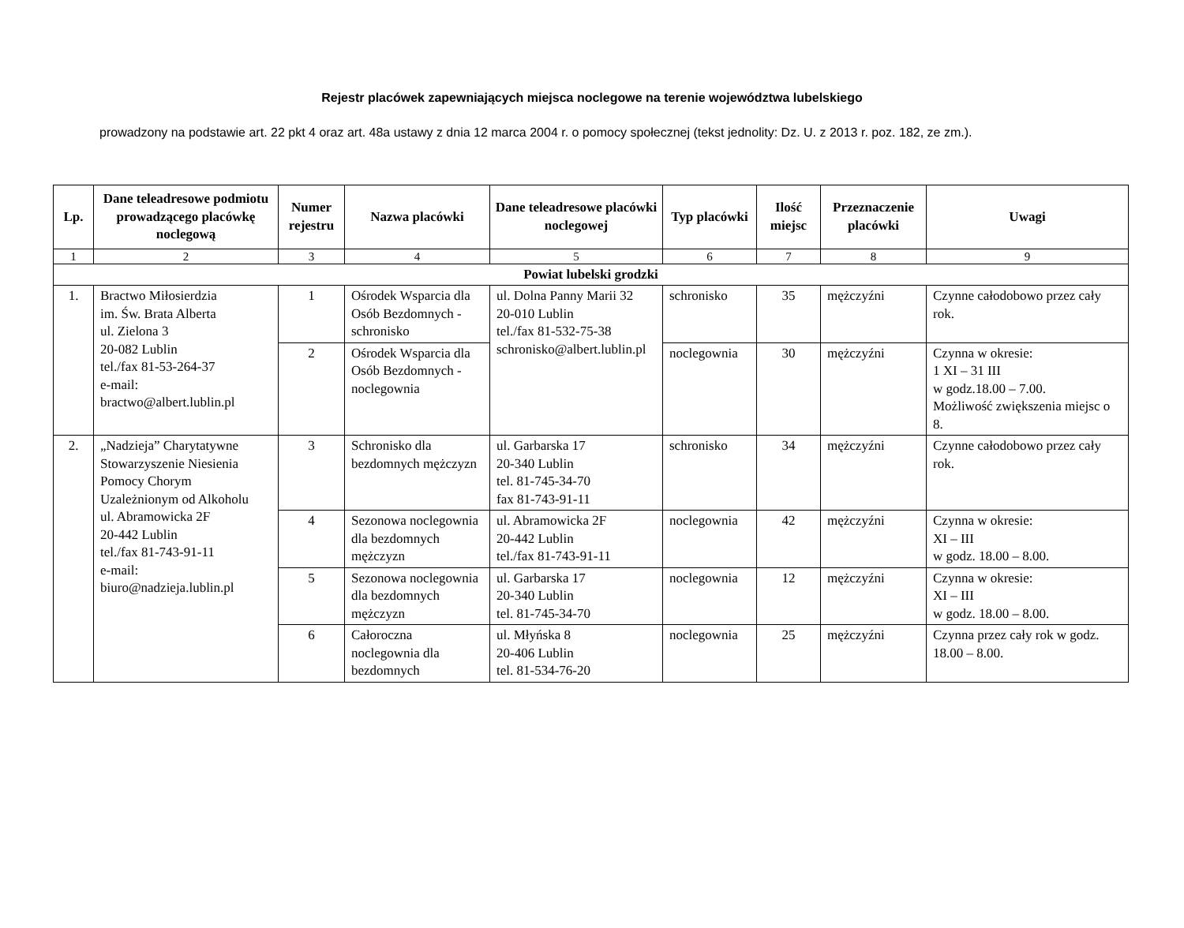Rejestr placówek zapewniających miejsca noclegowe na terenie województwa lubelskiego
prowadzony na podstawie art. 22 pkt 4 oraz art. 48a ustawy z dnia 12 marca 2004 r. o pomocy społecznej (tekst jednolity: Dz. U. z 2013 r. poz. 182, ze zm.).
| Lp. | Dane teleadresowe podmiotu prowadzącego placówkę noclegową | Numer rejestru | Nazwa placówki | Dane teleadresowe placówki noclegowej | Typ placówki | Ilość miejsc | Przeznaczenie placówki | Uwagi |
| --- | --- | --- | --- | --- | --- | --- | --- | --- |
| 1 | 2 | 3 | 4 | 5 | 6 | 7 | 8 | 9 |
| Powiat lubelski grodzki | | | | | | | | |
| 1. | Bractwo Miłosierdzia im. Św. Brata Alberta ul. Zielona 3 20-082 Lublin tel./fax 81-53-264-37 e-mail: bractwo@albert.lublin.pl | 1 | Ośrodek Wsparcia dla Osób Bezdomnych - schronisko | ul. Dolna Panny Marii 32 20-010 Lublin tel./fax 81-532-75-38 schronisko@albert.lublin.pl | schronisko | 35 | mężczyźni | Czynne całodobowo przez cały rok. |
| | | 2 | Ośrodek Wsparcia dla Osób Bezdomnych - noclegownia | | noclegownia | 30 | mężczyźni | Czynna w okresie: 1 XI – 31 III w godz.18.00 – 7.00. Możliwość zwiększenia miejsc o 8. |
| 2. | „Nadzieja” Charytatywne Stowarzyszenie Niesienia Pomocy Chorym Uzależnionym od Alkoholu ul. Abramowicka 2F 20-442 Lublin tel./fax 81-743-91-11 e-mail: biuro@nadzieja.lublin.pl | 3 | Schronisko dla bezdomnych mężczyzn | ul. Garbarska 17 20-340 Lublin tel. 81-745-34-70 fax 81-743-91-11 | schronisko | 34 | mężczyźni | Czynne całodobowo przez cały rok. |
| | | 4 | Sezonowa noclegownia dla bezdomnych mężczyzn | ul. Abramowicka 2F 20-442 Lublin tel./fax 81-743-91-11 | noclegownia | 42 | mężczyźni | Czynna w okresie: XI – III w godz. 18.00 – 8.00. |
| | | 5 | Sezonowa noclegownia dla bezdomnych mężczyzn | ul. Garbarska 17 20-340 Lublin tel. 81-745-34-70 | noclegownia | 12 | mężczyźni | Czynna w okresie: XI – III w godz. 18.00 – 8.00. |
| | | 6 | Całoroczna noclegownia dla bezdomnych | ul. Młyńska 8 20-406 Lublin tel. 81-534-76-20 | noclegownia | 25 | mężczyźni | Czynna przez cały rok w godz. 18.00 – 8.00. |